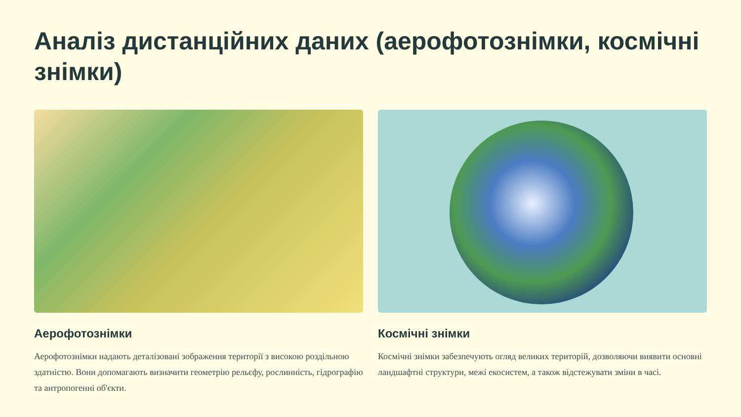Аналіз дистанційних даних (аерофотознімки, космічні знімки)
Аерофотознімки
Аерофотознімки надають деталізовані зображення території з високою роздільною здатністю. Вони допомагають визначити геометрію рельєфу, рослинність, гідрографію та антропогенні об'єкти.
Космічні знімки
Космічні знімки забезпечують огляд великих територій, дозволяючи виявити основні ландшафтні структури, межі екосистем, а також відстежувати зміни в часі.